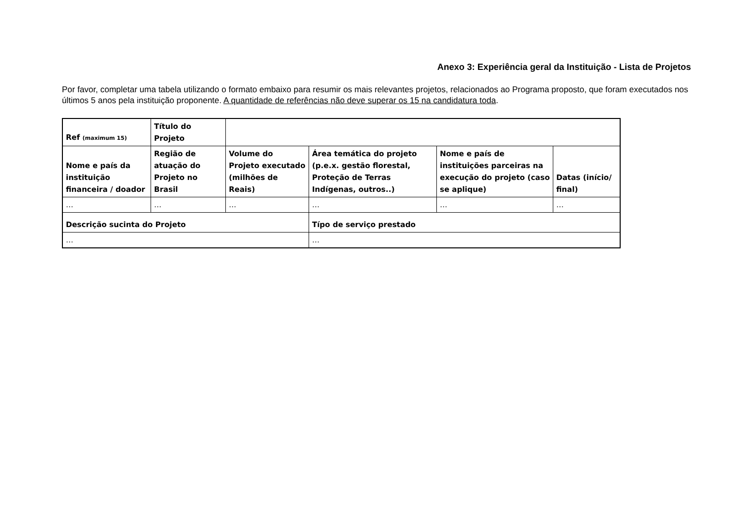Anexo 3: Experiência geral da Instituição - Lista de Projetos
Por favor, completar uma tabela utilizando o formato embaixo para resumir os mais relevantes projetos, relacionados ao Programa proposto, que foram executados nos últimos 5 anos pela instituição proponente. A quantidade de referências não deve superar os 15 na candidatura toda.
| Ref (maximum 15) | Título do Projeto | | | | |
| --- | --- | --- | --- | --- | --- |
| Nome e país da instituição financeira / doador | Região de atuação do Projeto no Brasil | Volume do Projeto executado (milhões de Reais) | Área temática do projeto (p.e.x. gestão florestal, Proteção de Terras Indígenas, outros..) | Nome e país de instituições parceiras na execução do projeto (caso se aplique) | Datas (início/ final) |
| … | … | … | … | … | … |
| Descrição sucinta do Projeto | | | Típo de serviço prestado | | |
| … | | | … | | |